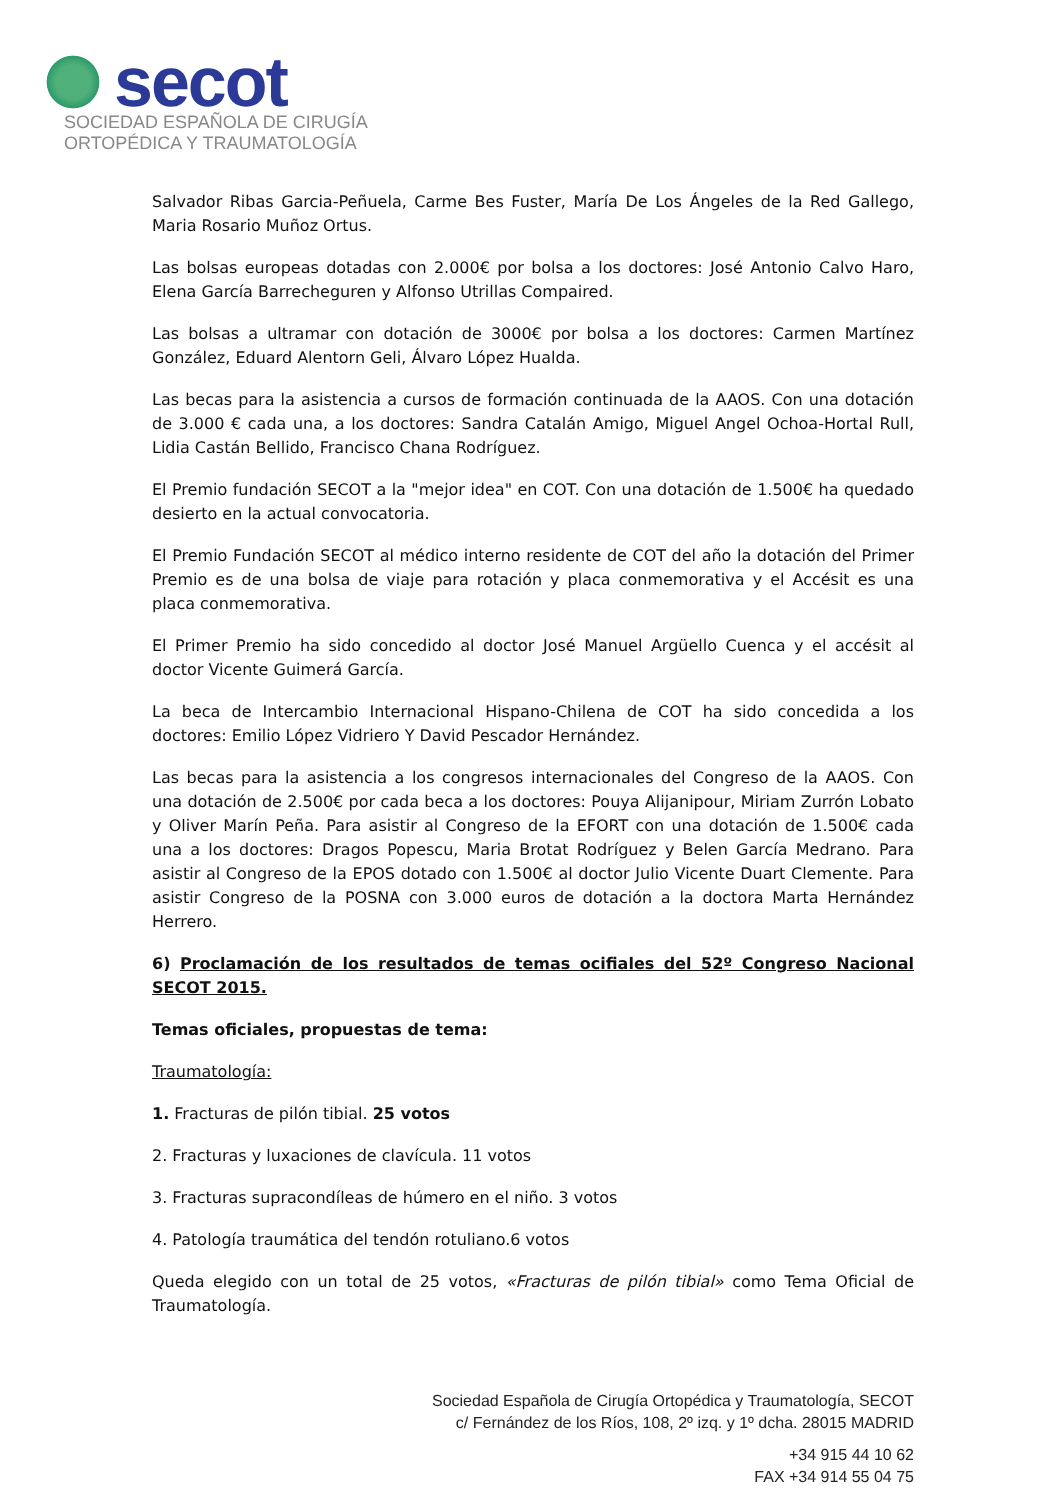secot
SOCIEDAD ESPAÑOLA DE CIRUGÍA
ORTOPÉDICA Y TRAUMATOLOGÍA
Salvador Ribas Garcia-Peñuela, Carme Bes Fuster, María De Los Ángeles de la Red Gallego, Maria Rosario Muñoz Ortus.
Las bolsas europeas dotadas con 2.000€ por bolsa a los doctores: José Antonio Calvo Haro, Elena García Barrecheguren y Alfonso Utrillas Compaired.
Las bolsas a ultramar con dotación de 3000€ por bolsa a los doctores: Carmen Martínez González, Eduard Alentorn Geli, Álvaro López Hualda.
Las becas para la asistencia a cursos de formación continuada de la AAOS. Con una dotación de 3.000 € cada una, a los doctores: Sandra Catalán Amigo, Miguel Angel Ochoa-Hortal Rull, Lidia Castán Bellido, Francisco Chana Rodríguez.
El Premio fundación SECOT a la "mejor idea" en COT. Con una dotación de 1.500€ ha quedado desierto en la actual convocatoria.
El Premio Fundación SECOT al médico interno residente de COT del año la dotación del Primer Premio es de una bolsa de viaje para rotación y placa conmemorativa y el Accésit es una placa conmemorativa.
El Primer Premio ha sido concedido al doctor José Manuel Argüello Cuenca y el accésit al doctor Vicente Guimerá García.
La beca de Intercambio Internacional Hispano-Chilena de COT ha sido concedida a los doctores: Emilio López Vidriero Y David Pescador Hernández.
Las becas para la asistencia a los congresos internacionales del Congreso de la AAOS. Con una dotación de 2.500€ por cada beca a los doctores: Pouya Alijanipour, Miriam Zurrón Lobato y Oliver Marín Peña. Para asistir al Congreso de la EFORT con una dotación de 1.500€ cada una a los doctores: Dragos Popescu, Maria Brotat Rodríguez y Belen García Medrano. Para asistir al Congreso de la EPOS dotado con 1.500€ al doctor Julio Vicente Duart Clemente. Para asistir Congreso de la POSNA con 3.000 euros de dotación a la doctora Marta Hernández Herrero.
6) Proclamación de los resultados de temas ocifiales del 52º Congreso Nacional SECOT 2015.
Temas oficiales, propuestas de tema:
Traumatología:
1. Fracturas de pilón tibial. 25 votos
2. Fracturas y luxaciones de clavícula. 11 votos
3. Fracturas supracondíleas de húmero en el niño. 3 votos
4. Patología traumática del tendón rotuliano.6 votos
Queda elegido con un total de 25 votos, «Fracturas de pilón tibial» como Tema Oficial de Traumatología.
Sociedad Española de Cirugía Ortopédica y Traumatología, SECOT
c/ Fernández de los Ríos, 108, 2º izq. y 1º dcha. 28015 MADRID
+34 915 44 10 62
FAX +34 914 55 04 75